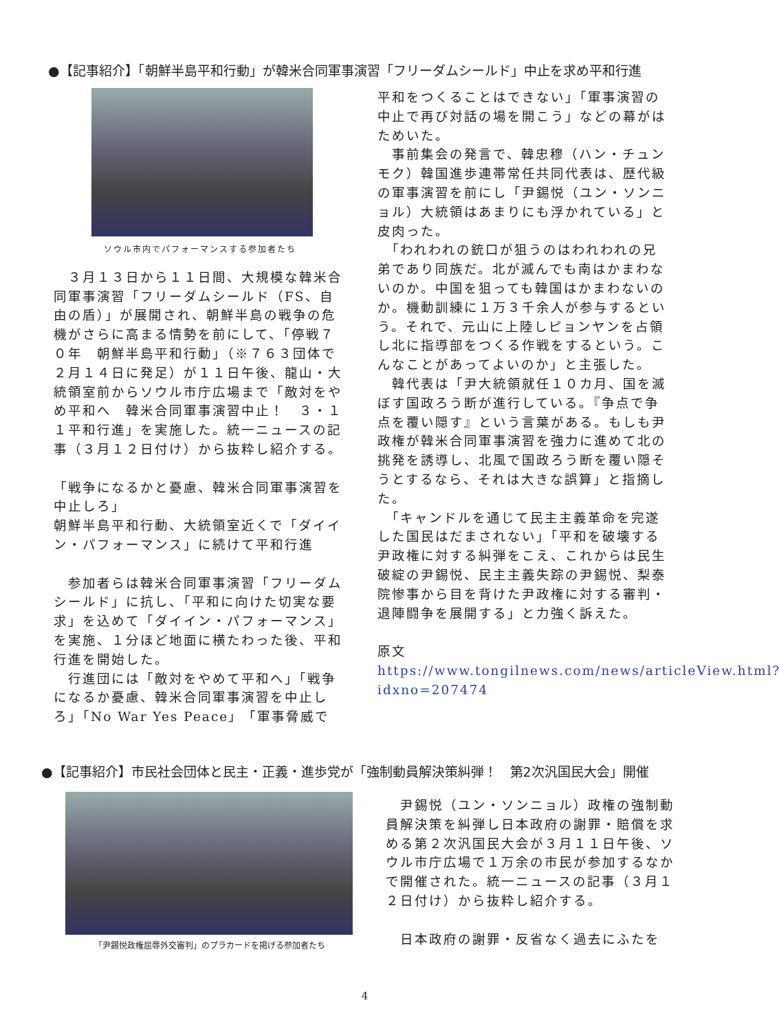●【記事紹介】「朝鮮半島平和行動」が韓米合同軍事演習「フリーダムシールド」中止を求め平和行進
ソウル市内でパフォーマンスする参加者たち
　３月１３日から１１日間、大規模な韓米合同軍事演習「フリーダムシールド（FS、自由の盾）」が展開され、朝鮮半島の戦争の危機がさらに高まる情勢を前にして、「停戦７０年　朝鮮半島平和行動」（※７６３団体で２月１４日に発足）が１１日午後、龍山・大統領室前からソウル市庁広場まで「敵対をやめ平和へ　韓米合同軍事演習中止！　３・１１平和行進」を実施した。統一ニュースの記事（３月１２日付け）から抜粋し紹介する。
「戦争になるかと憂慮、韓米合同軍事演習を中止しろ」
朝鮮半島平和行動、大統領室近くで「ダイイン・パフォーマンス」に続けて平和行進
　参加者らは韓米合同軍事演習「フリーダムシールド」に抗し、「平和に向けた切実な要求」を込めて「ダイイン・パフォーマンス」を実施、１分ほど地面に横たわった後、平和行進を開始した。
　行進団には「敵対をやめて平和へ」「戦争になるか憂慮、韓米合同軍事演習を中止しろ」「No War Yes Peace」「軍事脅威で
平和をつくることはできない」「軍事演習の中止で再び対話の場を開こう」などの幕がはためいた。
　事前集会の発言で、韓忠穆（ハン・チュンモク）韓国進歩連帯常任共同代表は、歴代級の軍事演習を前にし「尹錫悦（ユン・ソンニョル）大統領はあまりにも浮かれている」と皮肉った。
　「われわれの銃口が狙うのはわれわれの兄弟であり同族だ。北が滅んでも南はかまわないのか。中国を狙っても韓国はかまわないのか。機動訓練に１万３千余人が参与するという。それで、元山に上陸しピョンヤンを占領し北に指導部をつくる作戦をするという。こんなことがあってよいのか」と主張した。
　韓代表は「尹大統領就任１０カ月、国を滅ぼす国政ろう断が進行している。『争点で争点を覆い隠す』という言葉がある。もしも尹政権が韓米合同軍事演習を強力に進めて北の挑発を誘導し、北風で国政ろう断を覆い隠そうとするなら、それは大きな誤算」と指摘した。
　「キャンドルを通じて民主主義革命を完遂した国民はだまされない」「平和を破壊する尹政権に対する糾弾をこえ、これからは民生破綻の尹錫悦、民主主義失踪の尹錫悦、梨泰院惨事から目を背けた尹政権に対する審判・退陣闘争を展開する」と力強く訴えた。
原文　https://www.tongilnews.com/news/articleView.html?idxno=207474
●【記事紹介】市民社会団体と民主・正義・進歩党が「強制動員解決策糾弾！　第2次汎国民大会」開催
「尹錫悦政権屈辱外交審判」のプラカードを掲げる参加者たち
　尹錫悦（ユン・ソンニョル）政権の強制動員解決策を糾弾し日本政府の謝罪・賠償を求める第２次汎国民大会が３月１１日午後、ソウル市庁広場で１万余の市民が参加するなかで開催された。統一ニュースの記事（３月１２日付け）から抜粋し紹介する。
　日本政府の謝罪・反省なく過去にふたを
4